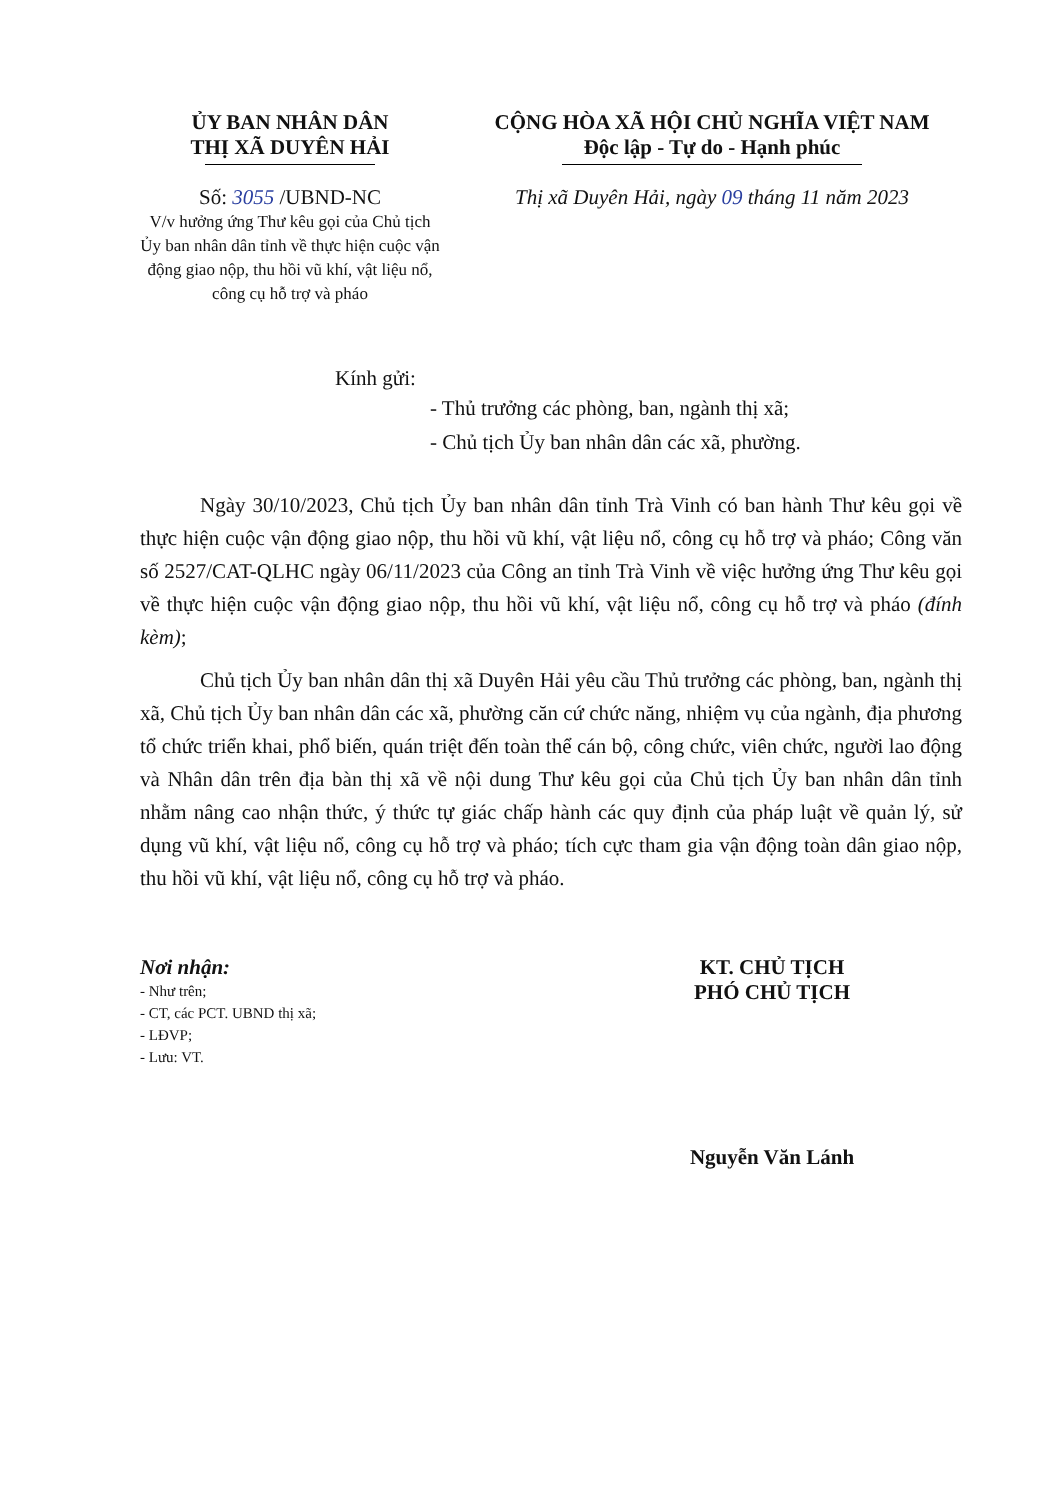ỦY BAN NHÂN DÂN
THỊ XÃ DUYÊN HẢI
Số: 3055 /UBND-NC
V/v hưởng ứng Thư kêu gọi của Chủ tịch Ủy ban nhân dân tỉnh về thực hiện cuộc vận động giao nộp, thu hồi vũ khí, vật liệu nổ, công cụ hỗ trợ và pháo
CỘNG HÒA XÃ HỘI CHỦ NGHĨA VIỆT NAM
Độc lập - Tự do - Hạnh phúc
Thị xã Duyên Hải, ngày 09 tháng 11 năm 2023
Kính gửi:
- Thủ trưởng các phòng, ban, ngành thị xã;
- Chủ tịch Ủy ban nhân dân các xã, phường.
Ngày 30/10/2023, Chủ tịch Ủy ban nhân dân tỉnh Trà Vinh có ban hành Thư kêu gọi về thực hiện cuộc vận động giao nộp, thu hồi vũ khí, vật liệu nổ, công cụ hỗ trợ và pháo; Công văn số 2527/CAT-QLHC ngày 06/11/2023 của Công an tỉnh Trà Vinh về việc hưởng ứng Thư kêu gọi về thực hiện cuộc vận động giao nộp, thu hồi vũ khí, vật liệu nổ, công cụ hỗ trợ và pháo (đính kèm);
Chủ tịch Ủy ban nhân dân thị xã Duyên Hải yêu cầu Thủ trưởng các phòng, ban, ngành thị xã, Chủ tịch Ủy ban nhân dân các xã, phường căn cứ chức năng, nhiệm vụ của ngành, địa phương tổ chức triển khai, phổ biến, quán triệt đến toàn thể cán bộ, công chức, viên chức, người lao động và Nhân dân trên địa bàn thị xã về nội dung Thư kêu gọi của Chủ tịch Ủy ban nhân dân tỉnh nhằm nâng cao nhận thức, ý thức tự giác chấp hành các quy định của pháp luật về quản lý, sử dụng vũ khí, vật liệu nổ, công cụ hỗ trợ và pháo; tích cực tham gia vận động toàn dân giao nộp, thu hồi vũ khí, vật liệu nổ, công cụ hỗ trợ và pháo.
Nơi nhận:
- Như trên;
- CT, các PCT. UBND thị xã;
- LĐVP;
- Lưu: VT.
KT. CHỦ TỊCH
PHÓ CHỦ TỊCH
Nguyễn Văn Lánh